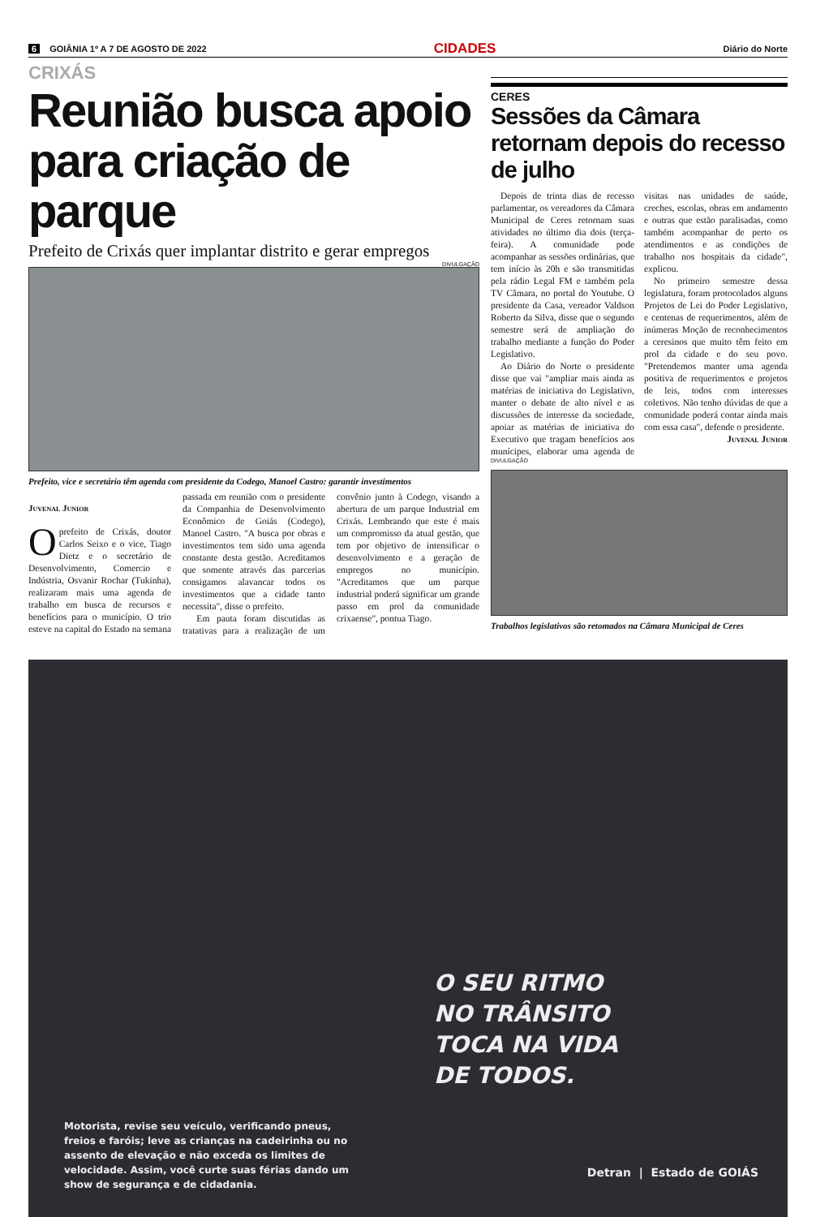6 GOIÂNIA 1º A 7 DE AGOSTO DE 2022 CIDADES Diário do Norte
CRIXÁS
Reunião busca apoio para criação de parque
Prefeito de Crixás quer implantar distrito e gerar empregos
DIVULGAÇÃO
Prefeito, vice e secretário têm agenda com presidente da Codego, Manoel Castro: garantir investimentos
Juvenal Junior
Oprefeito de Crixás, doutor Carlos Seixo e o vice, Tiago Dietz e o secretário de Desenvolvimento, Comercio e Indústria, Osvanir Rochar (Tukinha), realizaram mais uma agenda de trabalho em busca de recursos e benefícios para o município. O trio esteve na capital do Estado na semana passada em reunião com o presidente da Companhia de Desenvolvimento Econômico de Goiás (Codego), Manoel Castro. "A busca por obras e investimentos tem sido uma agenda constante desta gestão. Acreditamos que somente através das parcerias consigamos alavancar todos os investimentos que a cidade tanto necessita", disse o prefeito.
Em pauta foram discutidas as tratativas para a realização de um convênio junto à Codego, visando a abertura de um parque Industrial em Crixás. Lembrando que este é mais um compromisso da atual gestão, que tem por objetivo de intensificar o desenvolvimento e a geração de empregos no município. "Acreditamos que um parque industrial poderá significar um grande passo em prol da comunidade crixaense", pontua Tiago.
CERES
Sessões da Câmara retornam depois do recesso de julho
Depois de trinta dias de recesso parlamentar, os vereadores da Câmara Municipal de Ceres retornam suas atividades no último dia dois (terça-feira). A comunidade pode acompanhar as sessões ordinárias, que tem início às 20h e são transmitidas pela rádio Legal FM e também pela TV Câmara, no portal do Youtube. O presidente da Casa, vereador Valdson Roberto da Silva, disse que o segundo semestre será de ampliação do trabalho mediante a função do Poder Legislativo.
Ao Diário do Norte o presidente disse que vai "ampliar mais ainda as matérias de iniciativa do Legislativo, manter o debate de alto nível e as discussões de interesse da sociedade, apoiar as matérias de iniciativa do Executivo que tragam benefícios aos munícipes, elaborar uma agenda de visitas nas unidades de saúde, creches, escolas, obras em andamento e outras que estão paralisadas, como também acompanhar de perto os atendimentos e as condições de trabalho nos hospitais da cidade", explicou.
No primeiro semestre dessa legislatura, foram protocolados alguns Projetos de Lei do Poder Legislativo, e centenas de requerimentos, além de inúmeras Moção de reconhecimentos a ceresinos que muito têm feito em prol da cidade e do seu povo. "Pretendemos manter uma agenda positiva de requerimentos e projetos de leis, todos com interesses coletivos. Não tenho dúvidas de que a comunidade poderá contar ainda mais com essa casa", defende o presidente.
Juvenal Junior
DIVULGAÇÃO
Trabalhos legislativos são retomados na Câmara Municipal de Ceres
O SEU RITMO
NO TRÂNSITO
TOCA NA VIDA
DE TODOS.
Motorista, revise seu veículo, verificando pneus, freios e faróis; leve as crianças na cadeirinha ou no assento de elevação e não exceda os limites de velocidade. Assim, você curte suas férias dando um show de segurança e de cidadania.
Detran | Estado de GOIÁS